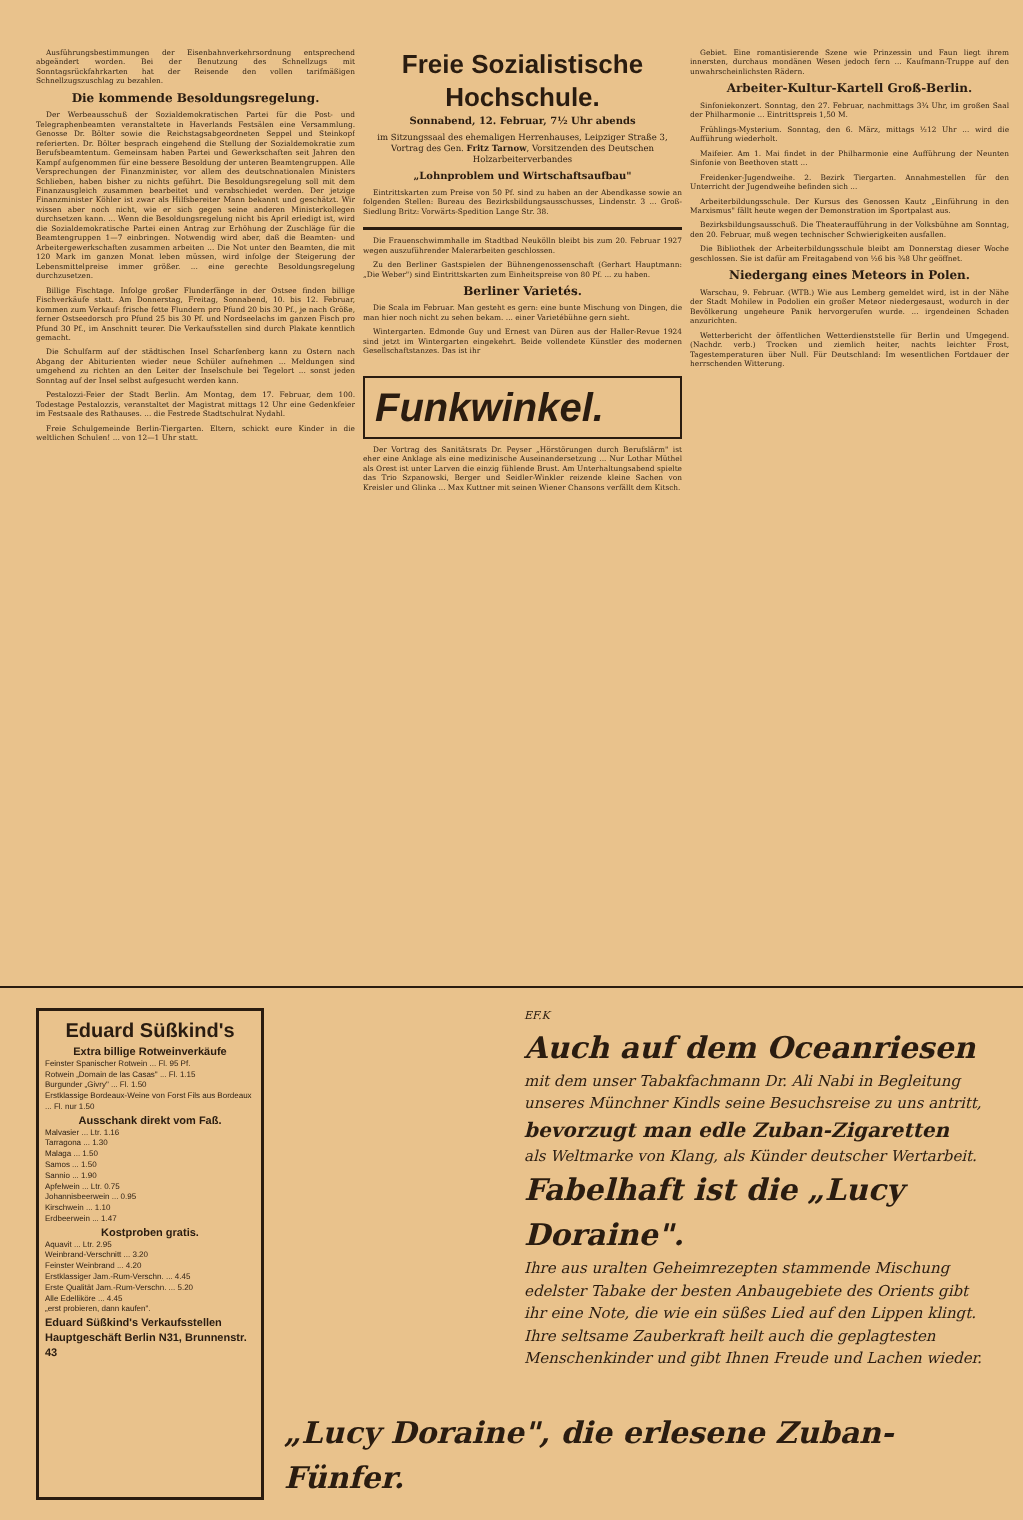Ausführungsbestimmungen der Eisenbahnverkehrsordnung entsprechend abgeändert worden. Bei der Benutzung des Schnellzugs mit Sonntagsrückfahrkarten hat der Reisende den vollen tarifmäßigen Schnellzugszuschlag zu bezahlen.
Die kommende Besoldungsregelung.
Der Werbeausschuß der Sozialdemokratischen Partei für die Post- und Telegraphenbeamten veranstaltete in Haverlands Festsälen eine Versammlung. Genosse Dr. Bölter sowie die Reichstagsabgeordneten Seppel und Steinkopf referierten. Dr. Bölter besprach eingehend die Stellung der Sozialdemokratie zum Berufsbeamtentum. Gemeinsam haben Partei und Gewerkschaften seit Jahren den Kampf aufgenommen für eine bessere Besoldung der unteren Beamtengruppen. Alle Versprechungen der Finanzminister, vor allem des deutschnationalen Ministers Schlieben, haben bisher zu nichts geführt. Die Besoldungsregelung soll mit dem Finanzausgleich zusammen bearbeitet und verabschiedet werden. Der jetzige Finanzminister Köhler ist zwar als Hilfsbereiter Mann bekannt und geschätzt. Wir wissen aber noch nicht, wie er sich gegen seine anderen Ministerkollegen durchsetzen kann. ... Wenn die Besoldungsregelung nicht bis April erledigt ist, wird die Sozialdemokratische Partei einen Antrag zur Erhöhung der Zuschläge für die Beamtengruppen 1—7 einbringen. Notwendig wird aber, daß die Beamten- und Arbeitergewerkschaften zusammen arbeiten ... Die Not unter den Beamten, die mit 120 Mark im ganzen Monat leben müssen, wird infolge der Steigerung der Lebensmittelpreise immer größer. ... eine gerechte Besoldungsregelung durchzusetzen.
Billige Fischtage. Infolge großer Flunderfänge in der Ostsee finden billige Fischverkäufe statt. Am Donnerstag, Freitag, Sonnabend, 10. bis 12. Februar, kommen zum Verkauf: frische fette Flundern pro Pfund 20 bis 30 Pf., je nach Größe, ferner Ostseedorsch pro Pfund 25 bis 30 Pf. und Nordseelachs im ganzen Fisch pro Pfund 30 Pf., im Anschnitt teurer. Die Verkaufsstellen sind durch Plakate kenntlich gemacht.
Die Schulfarm auf der städtischen Insel Scharfenberg kann zu Ostern nach Abgang der Abiturienten wieder neue Schüler aufnehmen ... Meldungen sind umgehend zu richten an den Leiter der Inselschule bei Tegelort ... sonst jeden Sonntag auf der Insel selbst aufgesucht werden kann.
Pestalozzi-Feier der Stadt Berlin. Am Montag, dem 17. Februar, dem 100. Todestage Pestalozzis, veranstaltet der Magistrat mittags 12 Uhr eine Gedenkfeier im Festsaale des Rathauses. ... die Festrede Stadtschulrat Nydahl.
Freie Schulgemeinde Berlin-Tiergarten. Eltern, schickt eure Kinder in die weltlichen Schulen! ... von 12—1 Uhr statt.
Freie Sozialistische Hochschule.
Sonnabend, 12. Februar, 7½ Uhr abends
im Sitzungssaal des ehemaligen Herrenhauses, Leipziger Straße 3, Vortrag des Gen. Fritz Tarnow, Vorsitzenden des Deutschen Holzarbeiterverbandes
„Lohnproblem und Wirtschaftsaufbau"
Eintrittskarten zum Preise von 50 Pf. sind zu haben an der Abendkasse sowie an folgenden Stellen: Bureau des Bezirksbildungsausschusses, Lindenstr. 3 ... Groß-Siedlung Britz: Vorwärts-Spedition Lange Str. 38.
Die Frauenschwimmhalle im Stadtbad Neukölln bleibt bis zum 20. Februar 1927 wegen auszuführender Malerarbeiten geschlossen.
Zu den Berliner Gastspielen der Bühnengenossenschaft (Gerhart Hauptmann: „Die Weber") sind Eintrittskarten zum Einheitspreise von 80 Pf. ... zu haben.
Berliner Varietés.
Die Scala im Februar. Man gesteht es gern: eine bunte Mischung von Dingen, die man hier noch nicht zu sehen bekam. ... einer Varietébühne gern sieht.
Wintergarten. Edmonde Guy und Ernest van Düren aus der Haller-Revue 1924 sind jetzt im Wintergarten eingekehrt. Beide vollendete Künstler des modernen Gesellschaftstanzes. Das ist ihr
Funkwinkel.
Der Vortrag des Sanitätsrats Dr. Peyser „Hörstörungen durch Berufslärm" ist eher eine Anklage als eine medizinische Auseinandersetzung ... Nur Lothar Müthel als Orest ist unter Larven die einzig fühlende Brust. Am Unterhaltungsabend spielte das Trio Szpanowski, Berger und Seidler-Winkler reizende kleine Sachen von Kreisler und Glinka ... Max Kuttner mit seinen Wiener Chansons verfällt dem Kitsch.
Gebiet. Eine romantisierende Szene wie Prinzessin und Faun liegt ihrem innersten, durchaus mondänen Wesen jedoch fern ... Kaufmann-Truppe auf den unwahrscheinlichsten Rädern.
Arbeiter-Kultur-Kartell Groß-Berlin.
Sinfoniekonzert. Sonntag, den 27. Februar, nachmittags 3¾ Uhr, im großen Saal der Philharmonie ... Eintrittspreis 1,50 M.
Frühlings-Mysterium. Sonntag, den 6. März, mittags ½12 Uhr ... wird die Aufführung wiederholt.
Maifeier. Am 1. Mai findet in der Philharmonie eine Aufführung der Neunten Sinfonie von Beethoven statt ...
Freidenker-Jugendweihe. 2. Bezirk Tiergarten. Annahmestellen für den Unterricht der Jugendweihe befinden sich ...
Arbeiterbildungsschule. Der Kursus des Genossen Kautz „Einführung in den Marxismus" fällt heute wegen der Demonstration im Sportpalast aus.
Bezirksbildungsausschuß. Die Theateraufführung in der Volksbühne am Sonntag, den 20. Februar, muß wegen technischer Schwierigkeiten ausfallen.
Die Bibliothek der Arbeiterbildungsschule bleibt am Donnerstag dieser Woche geschlossen. Sie ist dafür am Freitagabend von ½6 bis ¾8 Uhr geöffnet.
Niedergang eines Meteors in Polen.
Warschau, 9. Februar. (WTB.) Wie aus Lemberg gemeldet wird, ist in der Nähe der Stadt Mohilew in Podolien ein großer Meteor niedergesaust, wodurch in der Bevölkerung ungeheure Panik hervorgerufen wurde. ... irgendeinen Schaden anzurichten.
Wetterbericht der öffentlichen Wetterdienststelle für Berlin und Umgegend. (Nachdr. verb.) Trocken und ziemlich heiter, nachts leichter Frost, Tagestemperaturen über Null. Für Deutschland: Im wesentlichen Fortdauer der herrschenden Witterung.
Eduard Süßkind's
Extra billige Rotweinverkäufe
Feinster Spanischer Rotwein ... Fl. 95 Pf.
Rotwein „Domain de las Casas" ... Fl. 1.15
Burgunder „Givry" ... Fl. 1.50
Erstklassige Bordeaux-Weine von Forst Fils aus Bordeaux ... Fl. nur 1.50
Ausschank direkt vom Faß.
Malvasier ... Ltr. 1.16
Tarragona ... 1.30
Malaga ... 1.50
Samos ... 1.50
Sannio ... 1.90
Apfelwein ... Ltr. 0.75
Johannisbeerwein ... 0.95
Kirschwein ... 1.10
Erdbeerwein ... 1.47
Kostproben gratis.
Aquavit ... Ltr. 2.95
Weinbrand-Verschnitt ... 3.20
Feinster Weinbrand ... 4.20
Erstklassiger Jam.-Rum-Verschn. ... 4.45
Erste Qualität Jam.-Rum-Verschn. ... 5.20
Alle Edelliköre ... 4.45
„erst probieren, dann kaufen".
Eduard Süßkind's Verkaufsstellen
Hauptgeschäft Berlin N31, Brunnenstr. 43
EF.K
Auch auf dem Oceanriesen
mit dem unser Tabakfachmann Dr. Ali Nabi in Begleitung unseres Münchner Kindls seine Besuchsreise zu uns antritt,
bevorzugt man edle Zuban-Zigaretten
als Weltmarke von Klang, als Künder deutscher Wertarbeit.
Fabelhaft ist die „Lucy Doraine".
Ihre aus uralten Geheimrezepten stammende Mischung edelster Tabake der besten Anbaugebiete des Orients gibt ihr eine Note, die wie ein süßes Lied auf den Lippen klingt. Ihre seltsame Zauberkraft heilt auch die geplagtesten Menschenkinder und gibt Ihnen Freude und Lachen wieder.
„Lucy Doraine", die erlesene Zuban-Fünfer.